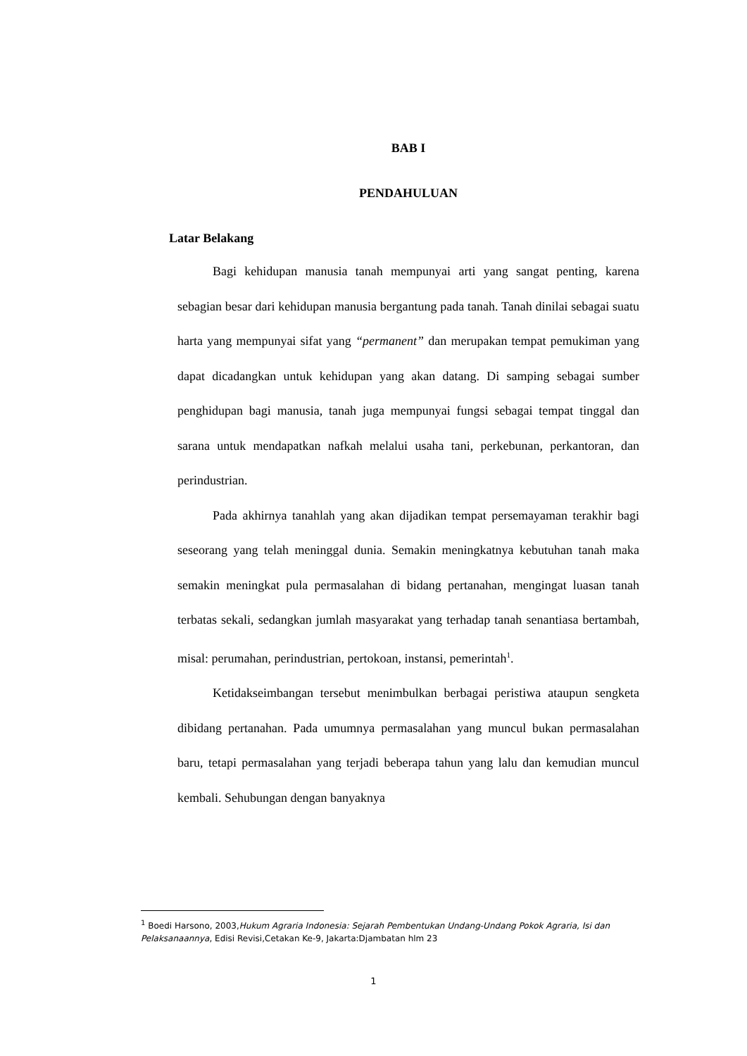BAB I
PENDAHULUAN
Latar Belakang
Bagi kehidupan manusia tanah mempunyai arti yang sangat penting, karena sebagian besar dari kehidupan manusia bergantung pada tanah. Tanah dinilai sebagai suatu harta yang mempunyai sifat yang “permanent” dan merupakan tempat pemukiman yang dapat dicadangkan untuk kehidupan yang akan datang. Di samping sebagai sumber penghidupan bagi manusia, tanah juga mempunyai fungsi sebagai tempat tinggal dan sarana untuk mendapatkan nafkah melalui usaha tani, perkebunan, perkantoran, dan perindustrian.
Pada akhirnya tanahlah yang akan dijadikan tempat persemayaman terakhir bagi seseorang yang telah meninggal dunia. Semakin meningkatnya kebutuhan tanah maka semakin meningkat pula permasalahan di bidang pertanahan, mengingat luasan tanah terbatas sekali, sedangkan jumlah masyarakat yang terhadap tanah senantiasa bertambah, misal: perumahan, perindustrian, pertokoan, instansi, pemerintah<sup>1</sup>.
Ketidakseimbangan tersebut menimbulkan berbagai peristiwa ataupun sengketa dibidang pertanahan. Pada umumnya permasalahan yang muncul bukan permasalahan baru, tetapi permasalahan yang terjadi beberapa tahun yang lalu dan kemudian muncul kembali. Sehubungan dengan banyaknya
<sup>1</sup> Boedi Harsono, 2003,Hukum Agraria Indonesia: Sejarah Pembentukan Undang-Undang Pokok Agraria, Isi dan Pelaksanaannya, Edisi Revisi,Cetakan Ke-9, Jakarta:Djambatan hlm 23
1